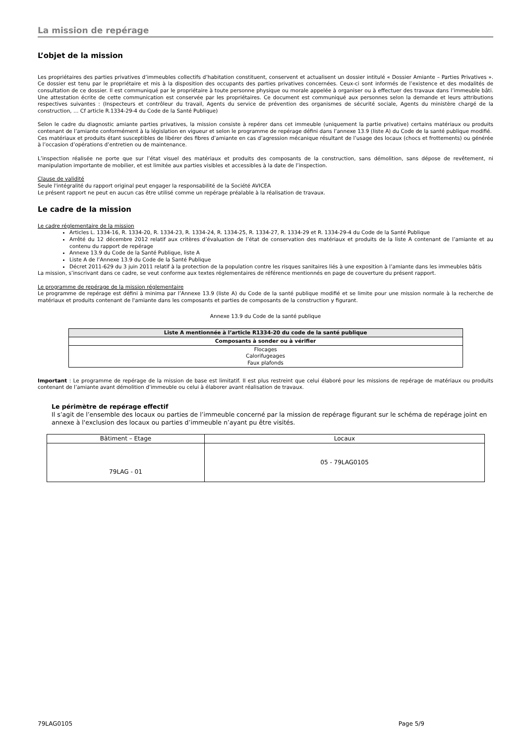La mission de repérage
L’objet de la mission
Les propriétaires des parties privatives d’immeubles collectifs d’habitation constituent, conservent et actualisent un dossier intitulé « Dossier Amiante – Parties Privatives ». Ce dossier est tenu par le propriétaire et mis à la disposition des occupants des parties privatives concernées. Ceux-ci sont informés de l’existence et des modalités de consultation de ce dossier. Il est communiqué par le propriétaire à toute personne physique ou morale appelée à organiser ou à effectuer des travaux dans l’immeuble bâti. Une attestation écrite de cette communication est conservée par les propriétaires. Ce document est communiqué aux personnes selon la demande et leurs attributions respectives suivantes : (Inspecteurs et contrôleur du travail, Agents du service de prévention des organismes de sécurité sociale, Agents du ministère chargé de la construction, … Cf article R.1334-29-4 du Code de la Santé Publique)
Selon le cadre du diagnostic amiante parties privatives, la mission consiste à repérer dans cet immeuble (uniquement la partie privative) certains matériaux ou produits contenant de l’amiante conformément à la législation en vigueur et selon le programme de repérage défini dans l’annexe 13.9 (liste A) du Code de la santé publique modifié.
Ces matériaux et produits étant susceptibles de libérer des fibres d’amiante en cas d’agression mécanique résultant de l’usage des locaux (chocs et frottements) ou générée à l’occasion d’opérations d’entretien ou de maintenance.
L’inspection réalisée ne porte que sur l’état visuel des matériaux et produits des composants de la construction, sans démolition, sans dépose de revêtement, ni manipulation importante de mobilier, et est limitée aux parties visibles et accessibles à la date de l’inspection.
Clause de validité
Seule l'intégralité du rapport original peut engager la responsabilité de la Société AVICEA
Le présent rapport ne peut en aucun cas être utilisé comme un repérage préalable à la réalisation de travaux.
Le cadre de la mission
Le cadre réglementaire de la mission
Articles L. 1334-16, R. 1334-20, R. 1334-23, R. 1334-24, R. 1334-25, R. 1334-27, R. 1334-29 et R. 1334-29-4 du Code de la Santé Publique
Arrêté du 12 décembre 2012 relatif aux critères d’évaluation de l’état de conservation des matériaux et produits de la liste A contenant de l’amiante et au contenu du rapport de repérage
Annexe 13.9 du Code de la Santé Publique, liste A
Liste A de l’Annexe 13.9 du Code de la Santé Publique
Décret 2011-629 du 3 juin 2011 relatif à la protection de la population contre les risques sanitaires liés à une exposition à l’amiante dans les immeubles bâtis
La mission, s’inscrivant dans ce cadre, se veut conforme aux textes réglementaires de référence mentionnés en page de couverture du présent rapport.
Le programme de repérage de la mission réglementaire
Le programme de repérage est défini à minima par l’Annexe 13.9 (liste A) du Code de la santé publique modifié et se limite pour une mission normale à la recherche de matériaux et produits contenant de l'amiante dans les composants et parties de composants de la construction y figurant.
Annexe 13.9 du Code de la santé publique
| Liste A mentionnée à l’article R1334-20 du code de la santé publique |
| --- |
| Composants à sonder ou à vérifier |
| Flocages Calorifugeages Faux plafonds |
Important : Le programme de repérage de la mission de base est limitatif. Il est plus restreint que celui élaboré pour les missions de repérage de matériaux ou produits contenant de l’amiante avant démolition d’immeuble ou celui à élaborer avant réalisation de travaux.
Le périmètre de repérage effectif
Il s’agit de l’ensemble des locaux ou parties de l’immeuble concerné par la mission de repérage figurant sur le schéma de repérage joint en annexe à l'exclusion des locaux ou parties d’immeuble n’ayant pu être visités.
| Bâtiment – Etage | Locaux |
| 79LAG - 01 | 05 - 79LAG0105 |
79LAG0105 Page 5/9